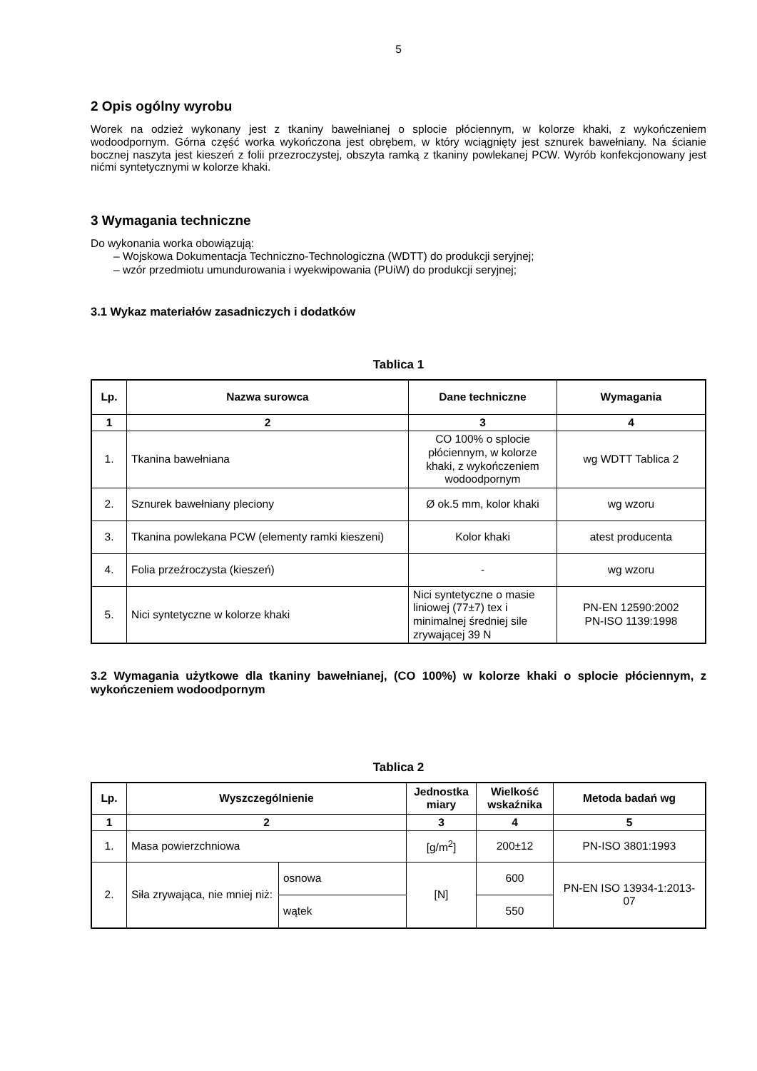5
2 Opis ogólny wyrobu
Worek na odzież wykonany jest z tkaniny bawełnianej o splocie płóciennym, w kolorze khaki, z wykończeniem wodoodpornym. Górna część worka wykończona jest obrębem, w który wciągnięty jest sznurek bawełniany. Na ścianie bocznej naszyta jest kieszeń z folii przezroczystej, obszyta ramką z tkaniny powlekanej PCW. Wyrób konfekcjonowany jest nićmi syntetycznymi w kolorze khaki.
3 Wymagania techniczne
Do wykonania worka obowiązują:
– Wojskowa Dokumentacja Techniczno-Technologiczna (WDTT) do produkcji seryjnej;
– wzór przedmiotu umundurowania i wyekwipowania (PUiW) do produkcji seryjnej;
3.1 Wykaz materiałów zasadniczych i dodatków
Tablica 1
| Lp. | Nazwa surowca | Dane techniczne | Wymagania |
| --- | --- | --- | --- |
| 1 | 2 | 3 | 4 |
| 1. | Tkanina bawełniana | CO 100% o splocie płóciennym, w kolorze khaki, z wykończeniem wodoodpornym | wg WDTT Tablica 2 |
| 2. | Sznurek bawełniany pleciony | Ø ok.5 mm, kolor khaki | wg wzoru |
| 3. | Tkanina powlekana PCW (elementy ramki kieszeni) | Kolor khaki | atest producenta |
| 4. | Folia przeźroczysta (kieszeń) | - | wg wzoru |
| 5. | Nici syntetyczne w kolorze khaki | Nici syntetyczne o masie liniowej (77±7) tex i minimalnej średniej sile zrywającej 39 N | PN-EN 12590:2002 PN-ISO 1139:1998 |
3.2 Wymagania użytkowe dla tkaniny bawełnianej, (CO 100%) w kolorze khaki o splocie płóciennym, z wykończeniem wodoodpornym
Tablica 2
| Lp. | Wyszczególnienie | | Jednostka miary | Wielkość wskaźnika | Metoda badań wg |
| --- | --- | --- | --- | --- | --- |
| 1 | 2 | | 3 | 4 | 5 |
| 1. | Masa powierzchniowa | | [g/m<sup>2</sup>] | 200±12 | PN-ISO 3801:1993 |
| 2. | Siła zrywająca, nie mniej niż: | osnowa | [N] | 600 | PN-EN ISO 13934-1:2013-07 |
| | | wątek | | 550 | |